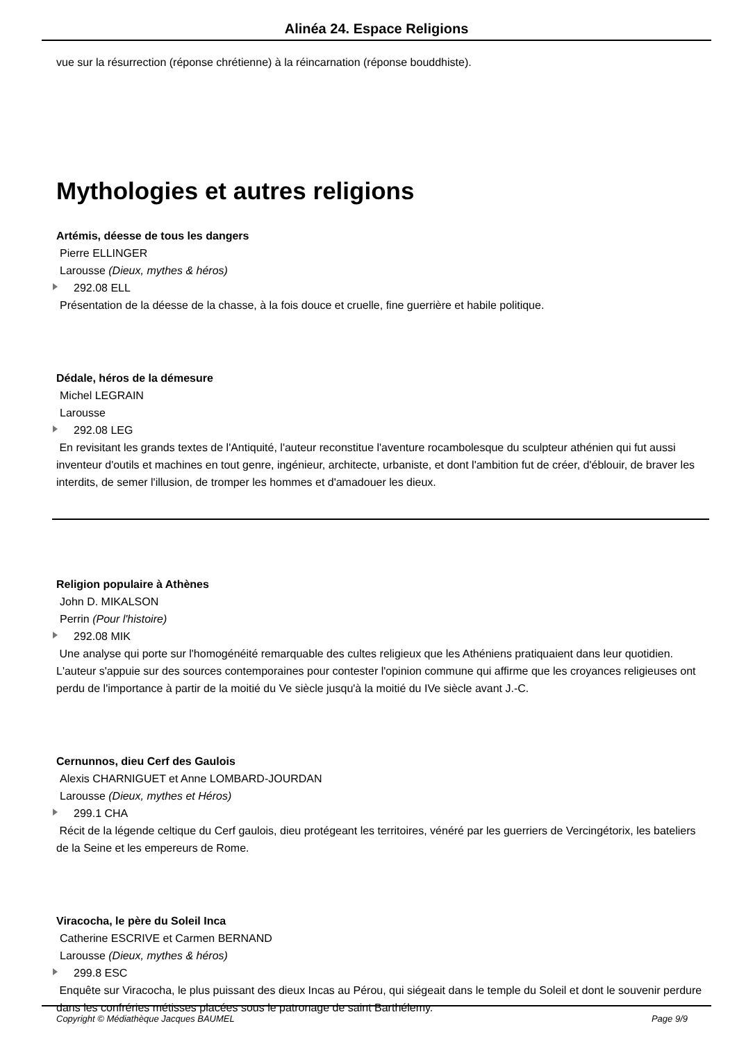Alinéa 24. Espace Religions
vue sur la résurrection (réponse chrétienne) à la réincarnation (réponse bouddhiste).
Mythologies et autres religions
Artémis, déesse de tous les dangers
Pierre ELLINGER
Larousse (Dieux, mythes & héros)
292.08 ELL
Présentation de la déesse de la chasse, à la fois douce et cruelle, fine guerrière et habile politique.
Dédale, héros de la démesure
Michel LEGRAIN
Larousse
292.08 LEG
En revisitant les grands textes de l'Antiquité, l'auteur reconstitue l'aventure rocambolesque du sculpteur athénien qui fut aussi inventeur d'outils et machines en tout genre, ingénieur, architecte, urbaniste, et dont l'ambition fut de créer, d'éblouir, de braver les interdits, de semer l'illusion, de tromper les hommes et d'amadouer les dieux.
Religion populaire à Athènes
John D. MIKALSON
Perrin (Pour l'histoire)
292.08 MIK
Une analyse qui porte sur l'homogénéité remarquable des cultes religieux que les Athéniens pratiquaient dans leur quotidien. L'auteur s'appuie sur des sources contemporaines pour contester l'opinion commune qui affirme que les croyances religieuses ont perdu de l'importance à partir de la moitié du Ve siècle jusqu'à la moitié du IVe siècle avant J.-C.
Cernunnos, dieu Cerf des Gaulois
Alexis CHARNIGUET et Anne LOMBARD-JOURDAN
Larousse (Dieux, mythes et Héros)
299.1 CHA
Récit de la légende celtique du Cerf gaulois, dieu protégeant les territoires, vénéré par les guerriers de Vercingétorix, les bateliers de la Seine et les empereurs de Rome.
Viracocha, le père du Soleil Inca
Catherine ESCRIVE et Carmen BERNAND
Larousse (Dieux, mythes & héros)
299.8 ESC
Enquête sur Viracocha, le plus puissant des dieux Incas au Pérou, qui siégeait dans le temple du Soleil et dont le souvenir perdure dans les confréries métisses placées sous le patronage de saint Barthélemy.
Copyright © Médiathèque Jacques BAUMEL Page 9/9